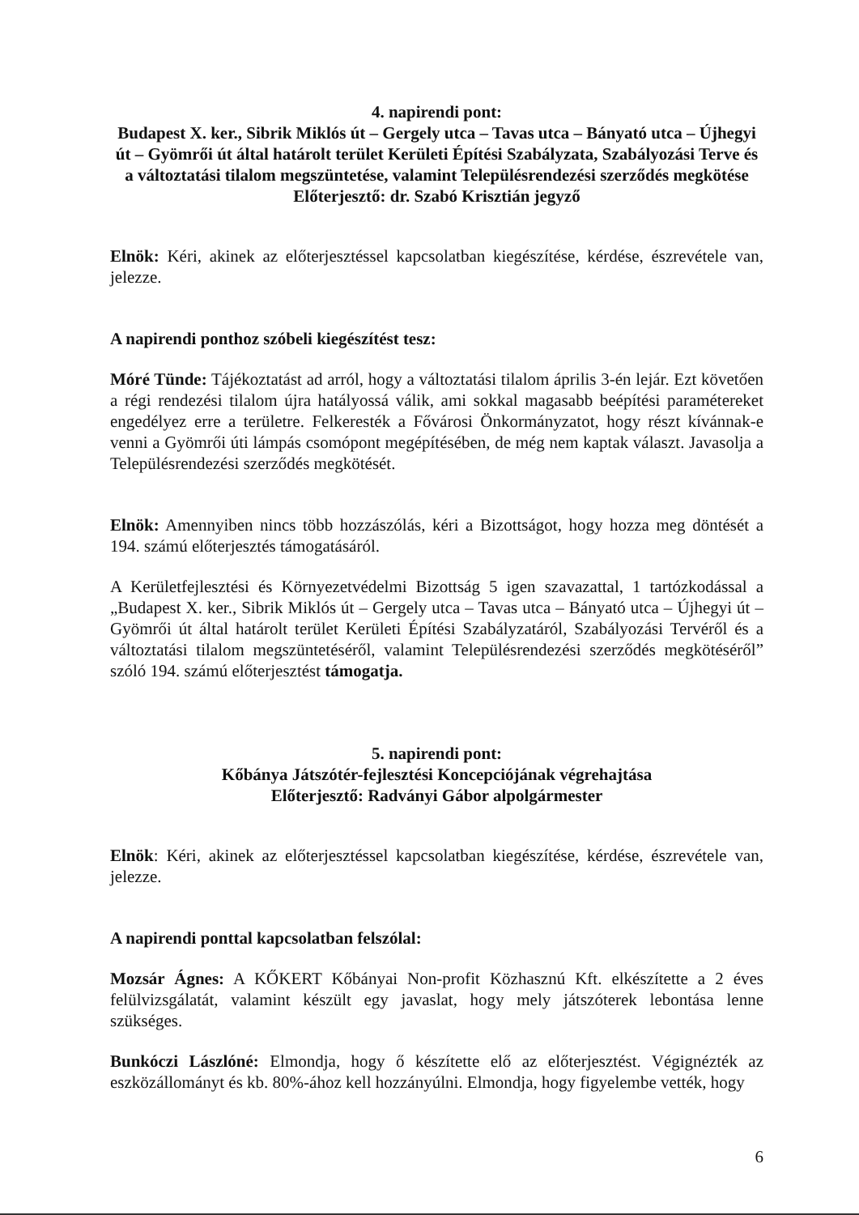4. napirendi pont:
Budapest X. ker., Sibrik Miklós út – Gergely utca – Tavas utca – Bányató utca – Újhegyi út – Gyömrői út által határolt terület Kerületi Építési Szabályzata, Szabályozási Terve és a változtatási tilalom megszüntetése, valamint Településrendezési szerződés megkötése
Előterjesztő: dr. Szabó Krisztián jegyző
Elnök: Kéri, akinek az előterjesztéssel kapcsolatban kiegészítése, kérdése, észrevétele van, jelezze.
A napirendi ponthoz szóbeli kiegészítést tesz:
Móré Tünde: Tájékoztatást ad arról, hogy a változtatási tilalom április 3-én lejár. Ezt követően a régi rendezési tilalom újra hatályossá válik, ami sokkal magasabb beépítési paramétereket engedélyez erre a területre. Felkeresték a Fővárosi Önkormányzatot, hogy részt kívánnak-e venni a Gyömrői úti lámpás csomópont megépítésében, de még nem kaptak választ. Javasolja a Településrendezési szerződés megkötését.
Elnök: Amennyiben nincs több hozzászólás, kéri a Bizottságot, hogy hozza meg döntését a 194. számú előterjesztés támogatásáról.
A Kerületfejlesztési és Környezetvédelmi Bizottság 5 igen szavazattal, 1 tartózkodással a „Budapest X. ker., Sibrik Miklós út – Gergely utca – Tavas utca – Bányató utca – Újhegyi út – Gyömrői út által határolt terület Kerületi Építési Szabályzatáról, Szabályozási Tervéről és a változtatási tilalom megszüntetéséről, valamint Településrendezési szerződés megkötéséről” szóló 194. számú előterjesztést támogatja.
5. napirendi pont:
Kőbánya Játszótér-fejlesztési Koncepciójának végrehajtása
Előterjesztő: Radványi Gábor alpolgármester
Elnök: Kéri, akinek az előterjesztéssel kapcsolatban kiegészítése, kérdése, észrevétele van, jelezze.
A napirendi ponttal kapcsolatban felszólal:
Mozsár Ágnes: A KŐKERT Kőbányai Non-profit Közhasznú Kft. elkészítette a 2 éves felülvizsgálatát, valamint készült egy javaslat, hogy mely játszóterek lebontása lenne szükséges.
Bunkóczi Lászlóné: Elmondja, hogy ő készítette elő az előterjesztést. Végignézték az eszközállományt és kb. 80%-ához kell hozzányúlni. Elmondja, hogy figyelembe vették, hogy
6